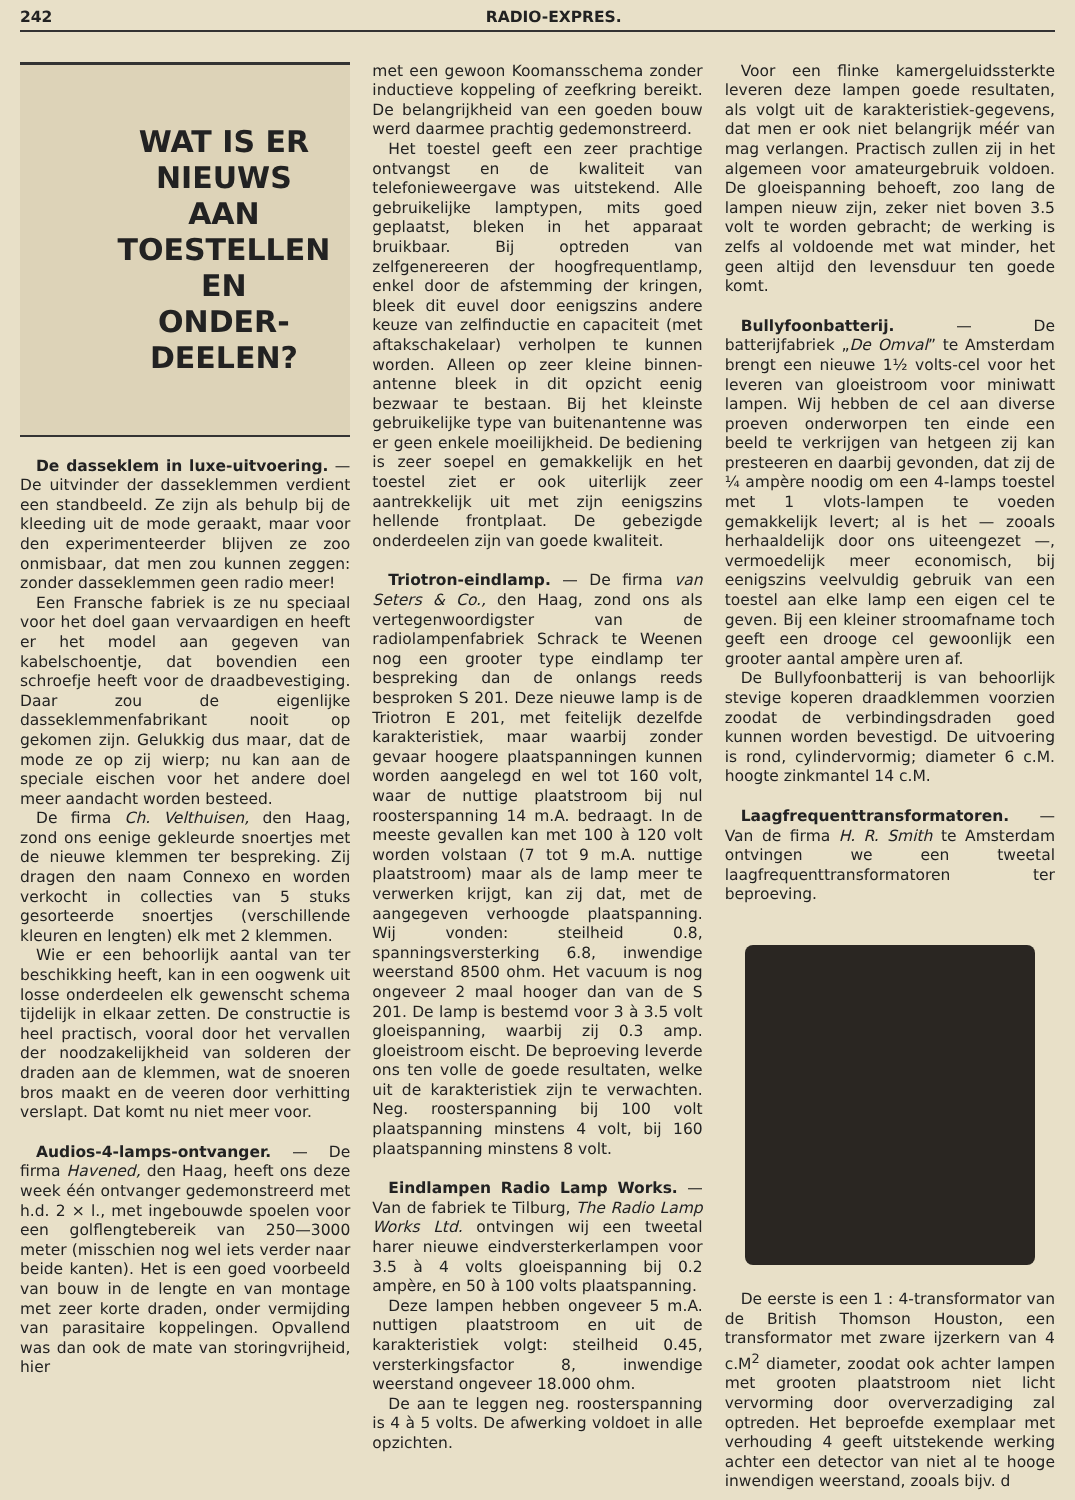242 RADIO-EXPRES.
WAT IS ER
NIEUWS
AAN
TOESTELLEN
EN
ONDER-
DEELEN?
De dasseklem in luxe-uitvoering. — De uitvinder der dasseklemmen verdient een standbeeld. Ze zijn als behulp bij de kleeding uit de mode geraakt, maar voor den experimenteerder blijven ze zoo onmisbaar, dat men zou kunnen zeggen: zonder dasseklemmen geen radio meer!
Een Fransche fabriek is ze nu speciaal voor het doel gaan vervaardigen en heeft er het model aan gegeven van kabelschoentje, dat bovendien een schroefje heeft voor de draadbevestiging. Daar zou de eigenlijke dasseklemmenfabrikant nooit op gekomen zijn. Gelukkig dus maar, dat de mode ze op zij wierp; nu kan aan de speciale eischen voor het andere doel meer aandacht worden besteed.
De firma Ch. Velthuisen, den Haag, zond ons eenige gekleurde snoertjes met de nieuwe klemmen ter bespreking. Zij dragen den naam Connexo en worden verkocht in collecties van 5 stuks gesorteerde snoertjes (verschillende kleuren en lengten) elk met 2 klemmen.
Wie er een behoorlijk aantal van ter beschikking heeft, kan in een oogwenk uit losse onderdeelen elk gewenscht schema tijdelijk in elkaar zetten. De constructie is heel practisch, vooral door het vervallen der noodzakelijkheid van solderen der draden aan de klemmen, wat de snoeren bros maakt en de veeren door verhitting verslapt. Dat komt nu niet meer voor.
Audios-4-lamps-ontvanger. — De firma Havened, den Haag, heeft ons deze week één ontvanger gedemonstreerd met h.d. 2 × l., met ingebouwde spoelen voor een golflengtebereik van 250—3000 meter (misschien nog wel iets verder naar beide kanten). Het is een goed voorbeeld van bouw in de lengte en van montage met zeer korte draden, onder vermijding van parasitaire koppelingen. Opvallend was dan ook de mate van storingvrijheid, hier
met een gewoon Koomansschema zonder inductieve koppeling of zeefkring bereikt. De belangrijkheid van een goeden bouw werd daarmee prachtig gedemonstreerd.
Het toestel geeft een zeer prachtige ontvangst en de kwaliteit van telefonieweergave was uitstekend. Alle gebruikelijke lamptypen, mits goed geplaatst, bleken in het apparaat bruikbaar. Bij optreden van zelfgenereeren der hoogfrequentlamp, enkel door de afstemming der kringen, bleek dit euvel door eenigszins andere keuze van zelfinductie en capaciteit (met aftakschakelaar) verholpen te kunnen worden. Alleen op zeer kleine binnen-antenne bleek in dit opzicht eenig bezwaar te bestaan. Bij het kleinste gebruikelijke type van buitenantenne was er geen enkele moeilijkheid. De bediening is zeer soepel en gemakkelijk en het toestel ziet er ook uiterlijk zeer aantrekkelijk uit met zijn eenigszins hellende frontplaat. De gebezigde onderdeelen zijn van goede kwaliteit.
Triotron-eindlamp. — De firma van Seters & Co., den Haag, zond ons als vertegenwoordigster van de radiolampenfabriek Schrack te Weenen nog een grooter type eindlamp ter bespreking dan de onlangs reeds besproken S 201. Deze nieuwe lamp is de Triotron E 201, met feitelijk dezelfde karakteristiek, maar waarbij zonder gevaar hoogere plaatspanningen kunnen worden aangelegd en wel tot 160 volt, waar de nuttige plaatstroom bij nul roosterspanning 14 m.A. bedraagt. In de meeste gevallen kan met 100 à 120 volt worden volstaan (7 tot 9 m.A. nuttige plaatstroom) maar als de lamp meer te verwerken krijgt, kan zij dat, met de aangegeven verhoogde plaatspanning. Wij vonden: steilheid 0.8, spanningsversterking 6.8, inwendige weerstand 8500 ohm. Het vacuum is nog ongeveer 2 maal hooger dan van de S 201. De lamp is bestemd voor 3 à 3.5 volt gloeispanning, waarbij zij 0.3 amp. gloeistroom eischt. De beproeving leverde ons ten volle de goede resultaten, welke uit de karakteristiek zijn te verwachten. Neg. roosterspanning bij 100 volt plaatspanning minstens 4 volt, bij 160 plaatspanning minstens 8 volt.
Eindlampen Radio Lamp Works. — Van de fabriek te Tilburg, The Radio Lamp Works Ltd. ontvingen wij een tweetal harer nieuwe eindversterkerlampen voor 3.5 à 4 volts gloeispanning bij 0.2 ampère, en 50 à 100 volts plaatspanning.
Deze lampen hebben ongeveer 5 m.A. nuttigen plaatstroom en uit de karakteristiek volgt: steilheid 0.45, versterkingsfactor 8, inwendige weerstand ongeveer 18.000 ohm.
De aan te leggen neg. roosterspanning is 4 à 5 volts. De afwerking voldoet in alle opzichten.
Voor een flinke kamergeluidssterkte leveren deze lampen goede resultaten, als volgt uit de karakteristiek-gegevens, dat men er ook niet belangrijk méér van mag verlangen. Practisch zullen zij in het algemeen voor amateurgebruik voldoen. De gloeispanning behoeft, zoo lang de lampen nieuw zijn, zeker niet boven 3.5 volt te worden gebracht; de werking is zelfs al voldoende met wat minder, het geen altijd den levensduur ten goede komt.
Bullyfoonbatterij. — De batterijfabriek „De Omval” te Amsterdam brengt een nieuwe 1½ volts-cel voor het leveren van gloeistroom voor miniwatt lampen. Wij hebben de cel aan diverse proeven onderworpen ten einde een beeld te verkrijgen van hetgeen zij kan presteeren en daarbij gevonden, dat zij de ¼ ampère noodig om een 4-lamps toestel met 1 vlots-lampen te voeden gemakkelijk levert; al is het — zooals herhaaldelijk door ons uiteengezet —, vermoedelijk meer economisch, bij eenigszins veelvuldig gebruik van een toestel aan elke lamp een eigen cel te geven. Bij een kleiner stroomafname toch geeft een drooge cel gewoonlijk een grooter aantal ampère uren af.
De Bullyfoonbatterij is van behoorlijk stevige koperen draadklemmen voorzien zoodat de verbindingsdraden goed kunnen worden bevestigd. De uitvoering is rond, cylindervormig; diameter 6 c.M. hoogte zinkmantel 14 c.M.
Laagfrequenttransformatoren. — Van de firma H. R. Smith te Amsterdam ontvingen we een tweetal laagfrequenttransformatoren ter beproeving.
De eerste is een 1 : 4-transformator van de British Thomson Houston, een transformator met zware ijzerkern van 4 c.M<sup>2</sup> diameter, zoodat ook achter lampen met grooten plaatstroom niet licht vervorming door oververzadiging zal optreden. Het beproefde exemplaar met verhouding 4 geeft uitstekende werking achter een detector van niet al te hooge inwendigen weerstand, zooals bijv. d